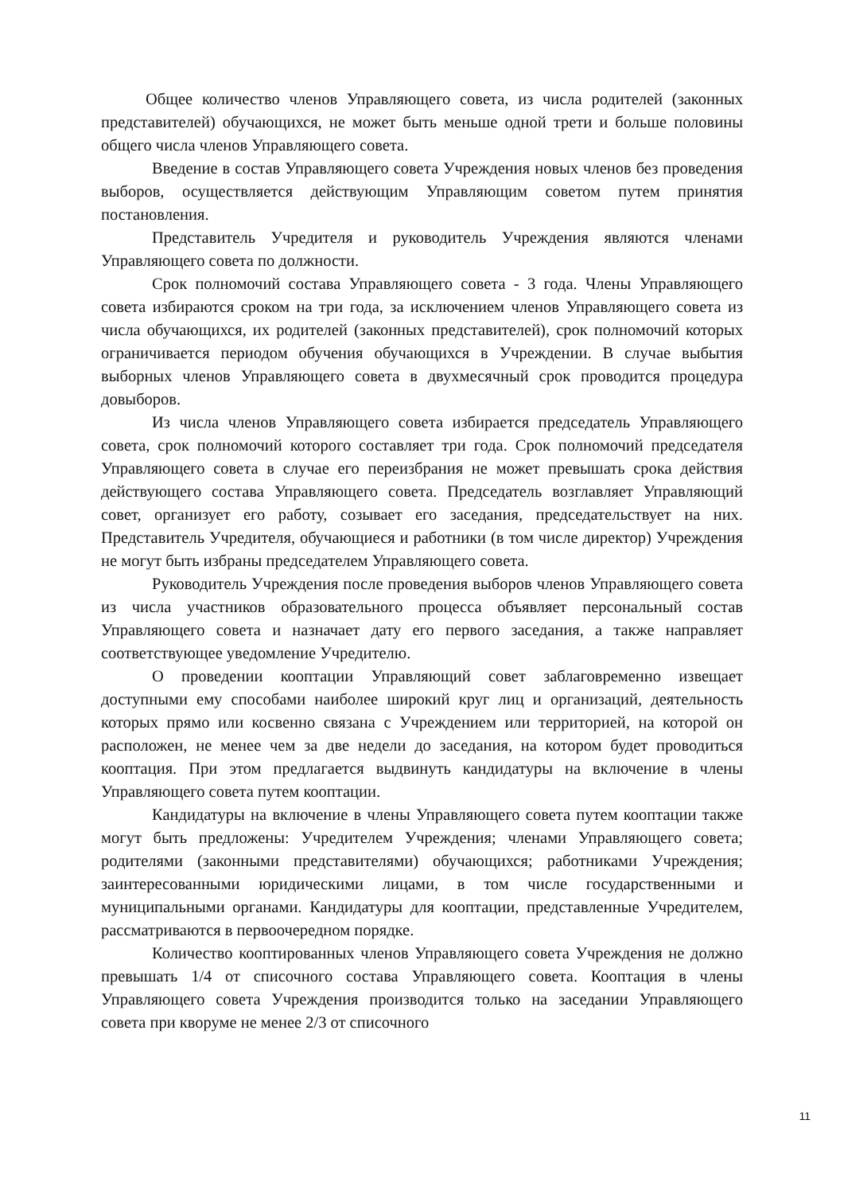Общее количество членов Управляющего совета, из числа родителей (законных представителей) обучающихся, не может быть меньше одной трети и больше половины общего числа членов Управляющего совета.
Введение в состав Управляющего совета Учреждения новых членов без проведения выборов, осуществляется действующим Управляющим советом путем принятия постановления.
Представитель Учредителя и руководитель Учреждения являются членами Управляющего совета по должности.
Срок полномочий состава Управляющего совета - 3 года. Члены Управляющего совета избираются сроком на три года, за исключением членов Управляющего совета из числа обучающихся, их родителей (законных представителей), срок полномочий которых ограничивается периодом обучения обучающихся в Учреждении. В случае выбытия выборных членов Управляющего совета в двухмесячный срок проводится процедура довыборов.
Из числа членов Управляющего совета избирается председатель Управляющего совета, срок полномочий которого составляет три года. Срок полномочий председателя Управляющего совета в случае его переизбрания не может превышать срока действия действующего состава Управляющего совета. Председатель возглавляет Управляющий совет, организует его работу, созывает его заседания, председательствует на них. Представитель Учредителя, обучающиеся и работники (в том числе директор) Учреждения не могут быть избраны председателем Управляющего совета.
Руководитель Учреждения после проведения выборов членов Управляющего совета из числа участников образовательного процесса объявляет персональный состав Управляющего совета и назначает дату его первого заседания, а также направляет соответствующее уведомление Учредителю.
О проведении кооптации Управляющий совет заблаговременно извещает доступными ему способами наиболее широкий круг лиц и организаций, деятельность которых прямо или косвенно связана с Учреждением или территорией, на которой он расположен, не менее чем за две недели до заседания, на котором будет проводиться кооптация. При этом предлагается выдвинуть кандидатуры на включение в члены Управляющего совета путем кооптации.
Кандидатуры на включение в члены Управляющего совета путем кооптации также могут быть предложены: Учредителем Учреждения; членами Управляющего совета; родителями (законными представителями) обучающихся; работниками Учреждения; заинтересованными юридическими лицами, в том числе государственными и муниципальными органами. Кандидатуры для кооптации, представленные Учредителем, рассматриваются в первоочередном порядке.
Количество кооптированных членов Управляющего совета Учреждения не должно превышать 1/4 от списочного состава Управляющего совета. Кооптация в члены Управляющего совета Учреждения производится только на заседании Управляющего совета при кворуме не менее 2/3 от списочного
11